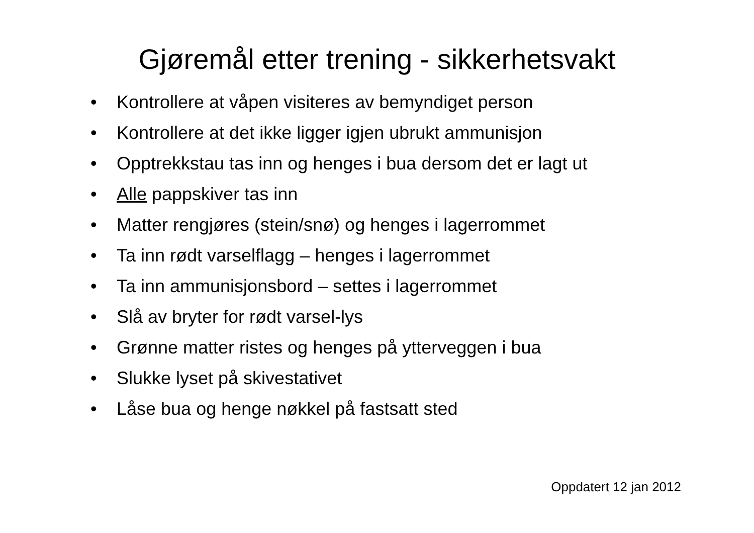Gjøremål etter trening - sikkerhetsvakt
• Kontrollere at våpen visiteres av bemyndiget person
• Kontrollere at det ikke ligger igjen ubrukt ammunisjon
• Opptrekkstau tas inn og henges i bua dersom det er lagt ut
• Alle pappskiver tas inn
• Matter rengjøres (stein/snø) og henges i lagerrommet
• Ta inn rødt varselflagg – henges i lagerrommet
• Ta inn ammunisjonsbord – settes i lagerrommet
• Slå av bryter for rødt varsel-lys
• Grønne matter ristes og henges på ytterveggen i bua
• Slukke lyset på skivestativet
• Låse bua og henge nøkkel på fastsatt sted
Oppdatert 12 jan 2012